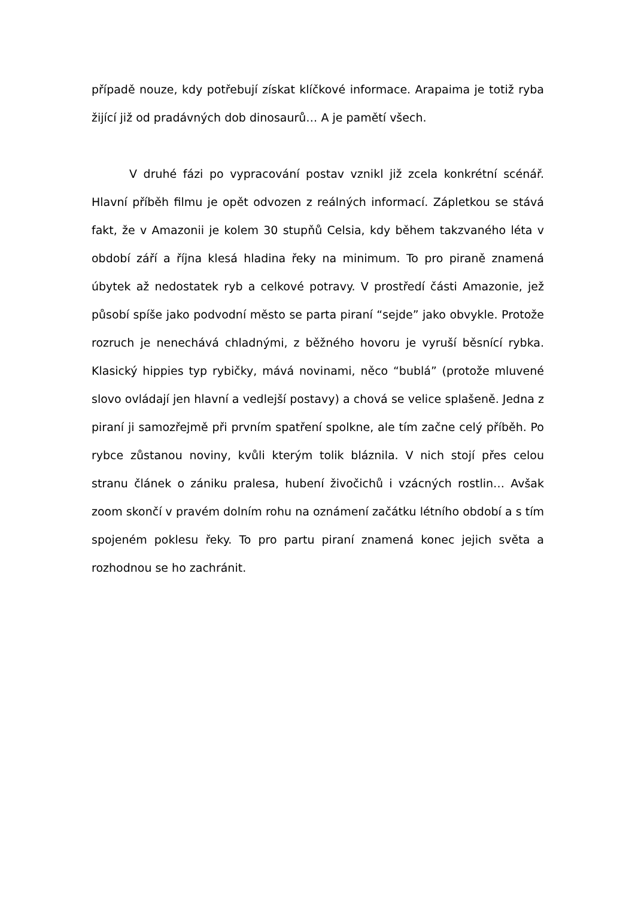případě nouze, kdy potřebují získat klíčkové informace. Arapaima je totiž ryba žijící již od pradávných dob dinosaurů… A je pamětí všech.
V druhé fázi po vypracování postav vznikl již zcela konkrétní scénář. Hlavní příběh filmu je opět odvozen z reálných informací. Zápletkou se stává fakt, že v Amazonii je kolem 30 stupňů Celsia, kdy během takzvaného léta v období září a října klesá hladina řeky na minimum. To pro piraně znamená úbytek až nedostatek ryb a celkové potravy. V prostředí části Amazonie, jež působí spíše jako podvodní město se parta piraní “sejde” jako obvykle. Protože rozruch je nenechává chladnými, z běžného hovoru je vyruší běsnící rybka. Klasický hippies typ rybičky, mává novinami, něco “bublá” (protože mluvené slovo ovládají jen hlavní a vedlejší postavy) a chová se velice splašeně. Jedna z piraní ji samozřejmě při prvním spatření spolkne, ale tím začne celý příběh. Po rybce zůstanou noviny, kvůli kterým tolik bláznila. V nich stojí přes celou stranu článek o zániku pralesa, hubení živočichů i vzácných rostlin… Avšak zoom skončí v pravém dolním rohu na oznámení začátku létního období a s tím spojeném poklesu řeky. To pro partu piraní znamená konec jejich světa a rozhodnou se ho zachránit.